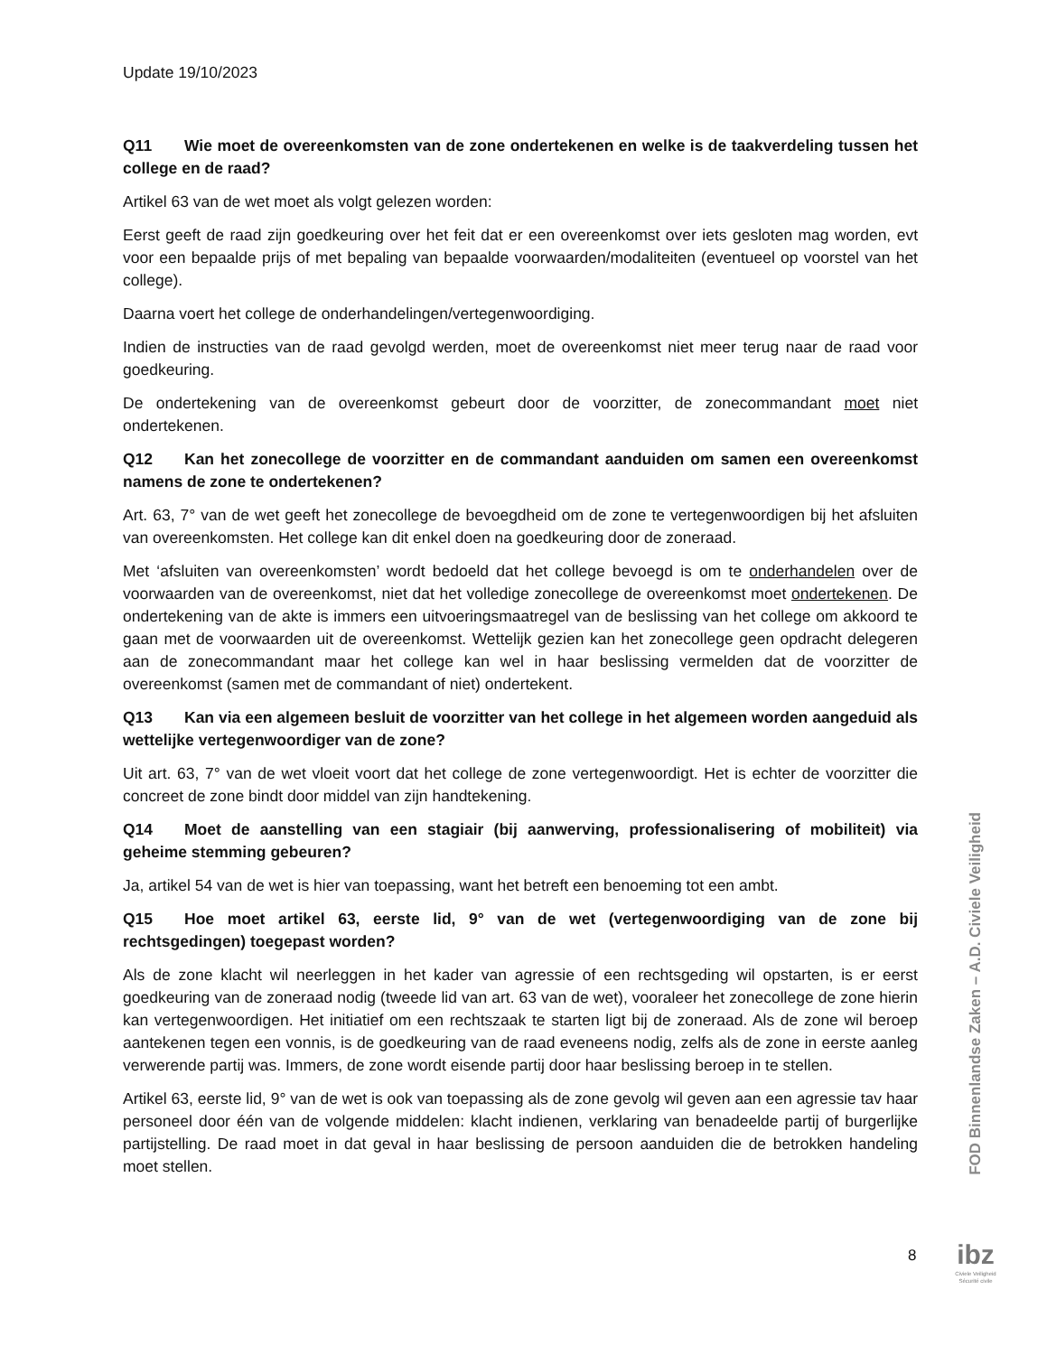Update 19/10/2023
Q11 Wie moet de overeenkomsten van de zone ondertekenen en welke is de taakverdeling tussen het college en de raad?
Artikel 63 van de wet moet als volgt gelezen worden:
Eerst geeft de raad zijn goedkeuring over het feit dat er een overeenkomst over iets gesloten mag worden, evt voor een bepaalde prijs of met bepaling van bepaalde voorwaarden/modaliteiten (eventueel op voorstel van het college).
Daarna voert het college de onderhandelingen/vertegenwoordiging.
Indien de instructies van de raad gevolgd werden, moet de overeenkomst niet meer terug naar de raad voor goedkeuring.
De ondertekening van de overeenkomst gebeurt door de voorzitter, de zonecommandant moet niet ondertekenen.
Q12 Kan het zonecollege de voorzitter en de commandant aanduiden om samen een overeenkomst namens de zone te ondertekenen?
Art. 63, 7° van de wet geeft het zonecollege de bevoegdheid om de zone te vertegenwoordigen bij het afsluiten van overeenkomsten. Het college kan dit enkel doen na goedkeuring door de zoneraad.
Met ‘afsluiten van overeenkomsten’ wordt bedoeld dat het college bevoegd is om te onderhandelen over de voorwaarden van de overeenkomst, niet dat het volledige zonecollege de overeenkomst moet ondertekenen. De ondertekening van de akte is immers een uitvoeringsmaatregel van de beslissing van het college om akkoord te gaan met de voorwaarden uit de overeenkomst. Wettelijk gezien kan het zonecollege geen opdracht delegeren aan de zonecommandant maar het college kan wel in haar beslissing vermelden dat de voorzitter de overeenkomst (samen met de commandant of niet) ondertekent.
Q13 Kan via een algemeen besluit de voorzitter van het college in het algemeen worden aangeduid als wettelijke vertegenwoordiger van de zone?
Uit art. 63, 7° van de wet vloeit voort dat het college de zone vertegenwoordigt. Het is echter de voorzitter die concreet de zone bindt door middel van zijn handtekening.
Q14 Moet de aanstelling van een stagiair (bij aanwerving, professionalisering of mobiliteit) via geheime stemming gebeuren?
Ja, artikel 54 van de wet is hier van toepassing, want het betreft een benoeming tot een ambt.
Q15 Hoe moet artikel 63, eerste lid, 9° van de wet (vertegenwoordiging van de zone bij rechtsgedingen) toegepast worden?
Als de zone klacht wil neerleggen in het kader van agressie of een rechtsgeding wil opstarten, is er eerst goedkeuring van de zoneraad nodig (tweede lid van art. 63 van de wet), vooraleer het zonecollege de zone hierin kan vertegenwoordigen. Het initiatief om een rechtszaak te starten ligt bij de zoneraad. Als de zone wil beroep aantekenen tegen een vonnis, is de goedkeuring van de raad eveneens nodig, zelfs als de zone in eerste aanleg verwerende partij was. Immers, de zone wordt eisende partij door haar beslissing beroep in te stellen.
Artikel 63, eerste lid, 9° van de wet is ook van toepassing als de zone gevolg wil geven aan een agressie tav haar personeel door één van de volgende middelen: klacht indienen, verklaring van benadeelde partij of burgerlijke partijstelling. De raad moet in dat geval in haar beslissing de persoon aanduiden die de betrokken handeling moet stellen.
FOD Binnenlandse Zaken – A.D. Civiele Veiligheid
8
ibz
Civiele Veiligheid
Sécurité civile